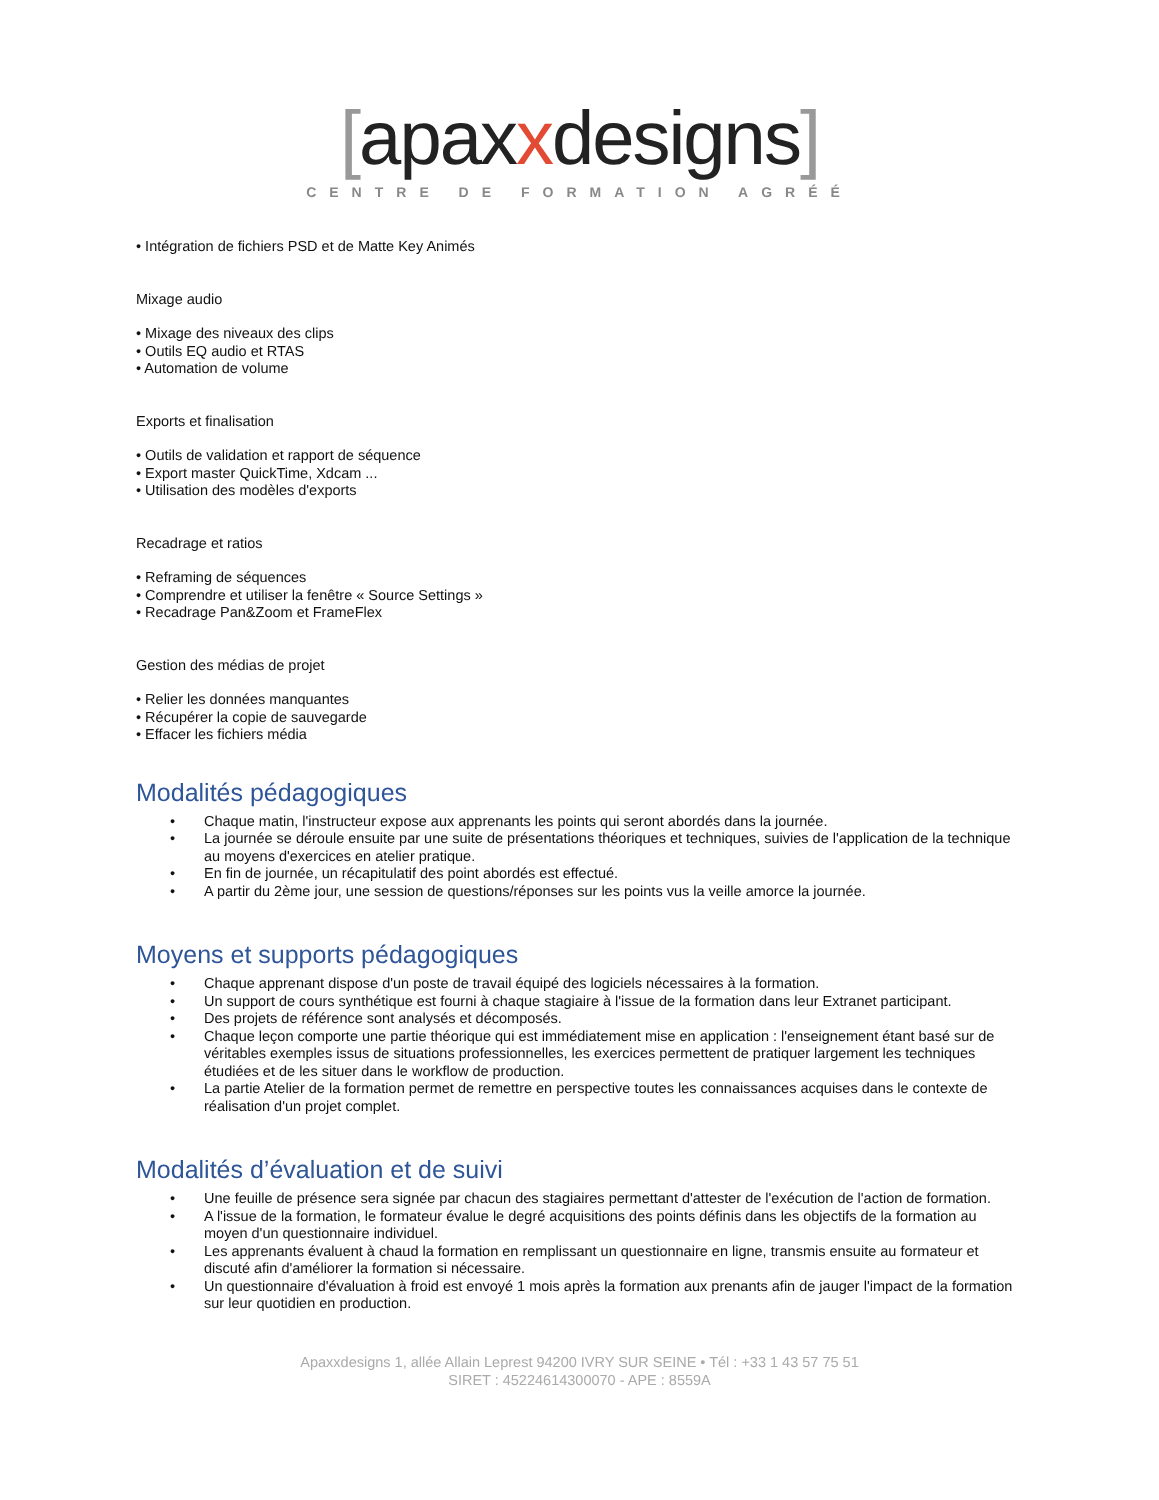[apaxxdesigns]
CENTRE DE FORMATION AGRÉÉ
• Intégration de fichiers PSD et de Matte Key Animés
Mixage audio
• Mixage des niveaux des clips
• Outils EQ audio et RTAS
• Automation de volume
Exports et finalisation
• Outils de validation et rapport de séquence
• Export master QuickTime, Xdcam ...
• Utilisation des modèles d'exports
Recadrage et ratios
• Reframing de séquences
• Comprendre et utiliser la fenêtre « Source Settings »
• Recadrage Pan&Zoom et FrameFlex
Gestion des médias de projet
• Relier les données manquantes
• Récupérer la copie de sauvegarde
• Effacer les fichiers média
Modalités pédagogiques
• Chaque matin, l'instructeur expose aux apprenants les points qui seront abordés dans la journée.
• La journée se déroule ensuite par une suite de présentations théoriques et techniques, suivies de l'application de la technique au moyens d'exercices en atelier pratique.
• En fin de journée, un récapitulatif des point abordés est effectué.
• A partir du 2ème jour, une session de questions/réponses sur les points vus la veille amorce la journée.
Moyens et supports pédagogiques
• Chaque apprenant dispose d'un poste de travail équipé des logiciels nécessaires à la formation.
• Un support de cours synthétique est fourni à chaque stagiaire à l'issue de la formation dans leur Extranet participant.
• Des projets de référence sont analysés et décomposés.
• Chaque leçon comporte une partie théorique qui est immédiatement mise en application : l'enseignement étant basé sur de véritables exemples issus de situations professionnelles, les exercices permettent de pratiquer largement les techniques étudiées et de les situer dans le workflow de production.
• La partie Atelier de la formation permet de remettre en perspective toutes les connaissances acquises dans le contexte de réalisation d'un projet complet.
Modalités d’évaluation et de suivi
• Une feuille de présence sera signée par chacun des stagiaires permettant d'attester de l'exécution de l'action de formation.
• A l'issue de la formation, le formateur évalue le degré acquisitions des points définis dans les objectifs de la formation au moyen d'un questionnaire individuel.
• Les apprenants évaluent à chaud la formation en remplissant un questionnaire en ligne, transmis ensuite au formateur et discuté afin d'améliorer la formation si nécessaire.
• Un questionnaire d'évaluation à froid est envoyé 1 mois après la formation aux prenants afin de jauger l'impact de la formation sur leur quotidien en production.
Apaxxdesigns 1, allée Allain Leprest 94200 IVRY SUR SEINE • Tél : +33 1 43 57 75 51
SIRET : 45224614300070 - APE : 8559A